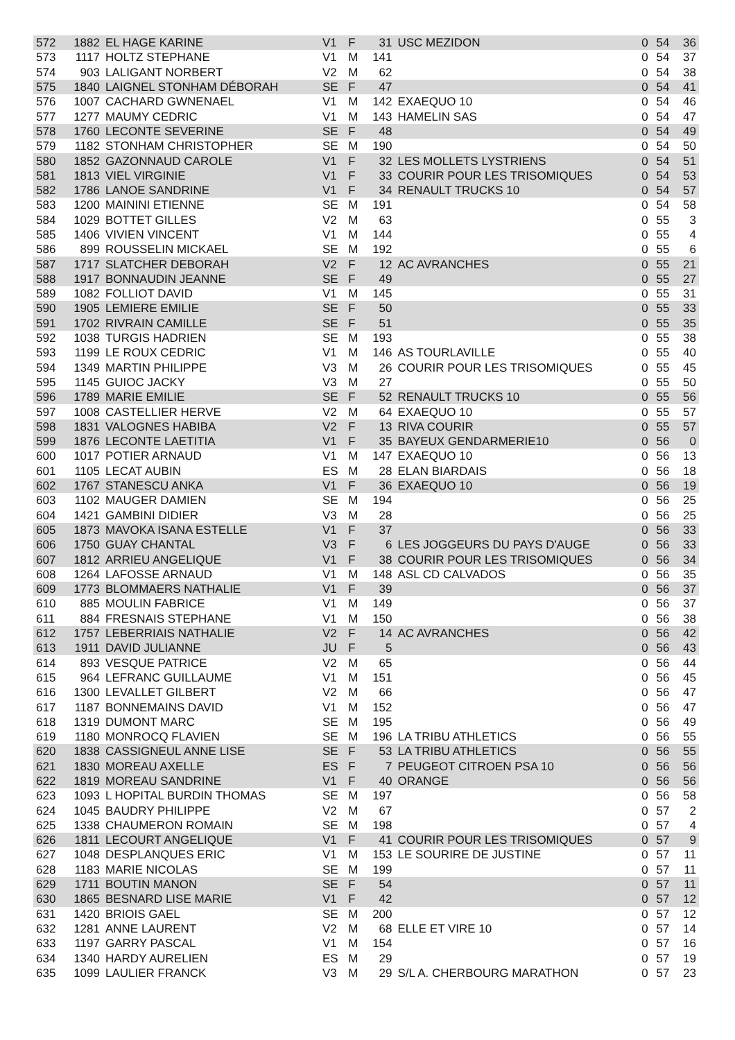| 572 | 1882 | EL HAGE KARINE | V1 | F | 31 | USC MEZIDON | 0 | 54 | 36 |
| 573 | 1117 | HOLTZ STEPHANE | V1 | M | 141 | | 0 | 54 | 37 |
| 574 | 903 | LALIGANT NORBERT | V2 | M | 62 | | 0 | 54 | 38 |
| 575 | 1840 | LAIGNEL STONHAM DÉBORAH | SE | F | 47 | | 0 | 54 | 41 |
| 576 | 1007 | CACHARD GWNENAEL | V1 | M | 142 | EXAEQUO 10 | 0 | 54 | 46 |
| 577 | 1277 | MAUMY CEDRIC | V1 | M | 143 | HAMELIN SAS | 0 | 54 | 47 |
| 578 | 1760 | LECONTE SEVERINE | SE | F | 48 | | 0 | 54 | 49 |
| 579 | 1182 | STONHAM CHRISTOPHER | SE | M | 190 | | 0 | 54 | 50 |
| 580 | 1852 | GAZONNAUD CAROLE | V1 | F | 32 | LES MOLLETS LYSTRIENS | 0 | 54 | 51 |
| 581 | 1813 | VIEL VIRGINIE | V1 | F | 33 | COURIR POUR LES TRISOMIQUES | 0 | 54 | 53 |
| 582 | 1786 | LANOE SANDRINE | V1 | F | 34 | RENAULT TRUCKS 10 | 0 | 54 | 57 |
| 583 | 1200 | MAININI ETIENNE | SE | M | 191 | | 0 | 54 | 58 |
| 584 | 1029 | BOTTET GILLES | V2 | M | 63 | | 0 | 55 | 3 |
| 585 | 1406 | VIVIEN VINCENT | V1 | M | 144 | | 0 | 55 | 4 |
| 586 | 899 | ROUSSELIN MICKAEL | SE | M | 192 | | 0 | 55 | 6 |
| 587 | 1717 | SLATCHER DEBORAH | V2 | F | 12 | AC AVRANCHES | 0 | 55 | 21 |
| 588 | 1917 | BONNAUDIN JEANNE | SE | F | 49 | | 0 | 55 | 27 |
| 589 | 1082 | FOLLIOT DAVID | V1 | M | 145 | | 0 | 55 | 31 |
| 590 | 1905 | LEMIERE EMILIE | SE | F | 50 | | 0 | 55 | 33 |
| 591 | 1702 | RIVRAIN CAMILLE | SE | F | 51 | | 0 | 55 | 35 |
| 592 | 1038 | TURGIS HADRIEN | SE | M | 193 | | 0 | 55 | 38 |
| 593 | 1199 | LE ROUX CEDRIC | V1 | M | 146 | AS TOURLAVILLE | 0 | 55 | 40 |
| 594 | 1349 | MARTIN PHILIPPE | V3 | M | 26 | COURIR POUR LES TRISOMIQUES | 0 | 55 | 45 |
| 595 | 1145 | GUIOC JACKY | V3 | M | 27 | | 0 | 55 | 50 |
| 596 | 1789 | MARIE EMILIE | SE | F | 52 | RENAULT TRUCKS 10 | 0 | 55 | 56 |
| 597 | 1008 | CASTELLIER HERVE | V2 | M | 64 | EXAEQUO 10 | 0 | 55 | 57 |
| 598 | 1831 | VALOGNES HABIBA | V2 | F | 13 | RIVA COURIR | 0 | 55 | 57 |
| 599 | 1876 | LECONTE LAETITIA | V1 | F | 35 | BAYEUX GENDARMERIE10 | 0 | 56 | 0 |
| 600 | 1017 | POTIER ARNAUD | V1 | M | 147 | EXAEQUO 10 | 0 | 56 | 13 |
| 601 | 1105 | LECAT AUBIN | ES | M | 28 | ELAN BIARDAIS | 0 | 56 | 18 |
| 602 | 1767 | STANESCU ANKA | V1 | F | 36 | EXAEQUO 10 | 0 | 56 | 19 |
| 603 | 1102 | MAUGER DAMIEN | SE | M | 194 | | 0 | 56 | 25 |
| 604 | 1421 | GAMBINI DIDIER | V3 | M | 28 | | 0 | 56 | 25 |
| 605 | 1873 | MAVOKA ISANA ESTELLE | V1 | F | 37 | | 0 | 56 | 33 |
| 606 | 1750 | GUAY CHANTAL | V3 | F | 6 | LES JOGGEURS DU PAYS D'AUGE | 0 | 56 | 33 |
| 607 | 1812 | ARRIEU ANGELIQUE | V1 | F | 38 | COURIR POUR LES TRISOMIQUES | 0 | 56 | 34 |
| 608 | 1264 | LAFOSSE ARNAUD | V1 | M | 148 | ASL CD CALVADOS | 0 | 56 | 35 |
| 609 | 1773 | BLOMMAERS NATHALIE | V1 | F | 39 | | 0 | 56 | 37 |
| 610 | 885 | MOULIN FABRICE | V1 | M | 149 | | 0 | 56 | 37 |
| 611 | 884 | FRESNAIS STEPHANE | V1 | M | 150 | | 0 | 56 | 38 |
| 612 | 1757 | LEBERRIAIS NATHALIE | V2 | F | 14 | AC AVRANCHES | 0 | 56 | 42 |
| 613 | 1911 | DAVID JULIANNE | JU | F | 5 | | 0 | 56 | 43 |
| 614 | 893 | VESQUE PATRICE | V2 | M | 65 | | 0 | 56 | 44 |
| 615 | 964 | LEFRANC GUILLAUME | V1 | M | 151 | | 0 | 56 | 45 |
| 616 | 1300 | LEVALLET GILBERT | V2 | M | 66 | | 0 | 56 | 47 |
| 617 | 1187 | BONNEMAINS DAVID | V1 | M | 152 | | 0 | 56 | 47 |
| 618 | 1319 | DUMONT MARC | SE | M | 195 | | 0 | 56 | 49 |
| 619 | 1180 | MONROCQ FLAVIEN | SE | M | 196 | LA TRIBU ATHLETICS | 0 | 56 | 55 |
| 620 | 1838 | CASSIGNEUL ANNE LISE | SE | F | 53 | LA TRIBU ATHLETICS | 0 | 56 | 55 |
| 621 | 1830 | MOREAU AXELLE | ES | F | 7 | PEUGEOT CITROEN PSA 10 | 0 | 56 | 56 |
| 622 | 1819 | MOREAU SANDRINE | V1 | F | 40 | ORANGE | 0 | 56 | 56 |
| 623 | 1093 | L HOPITAL BURDIN THOMAS | SE | M | 197 | | 0 | 56 | 58 |
| 624 | 1045 | BAUDRY PHILIPPE | V2 | M | 67 | | 0 | 57 | 2 |
| 625 | 1338 | CHAUMERON ROMAIN | SE | M | 198 | | 0 | 57 | 4 |
| 626 | 1811 | LECOURT ANGELIQUE | V1 | F | 41 | COURIR POUR LES TRISOMIQUES | 0 | 57 | 9 |
| 627 | 1048 | DESPLANQUES ERIC | V1 | M | 153 | LE SOURIRE DE JUSTINE | 0 | 57 | 11 |
| 628 | 1183 | MARIE NICOLAS | SE | M | 199 | | 0 | 57 | 11 |
| 629 | 1711 | BOUTIN MANON | SE | F | 54 | | 0 | 57 | 11 |
| 630 | 1865 | BESNARD LISE MARIE | V1 | F | 42 | | 0 | 57 | 12 |
| 631 | 1420 | BRIOIS GAEL | SE | M | 200 | | 0 | 57 | 12 |
| 632 | 1281 | ANNE LAURENT | V2 | M | 68 | ELLE ET VIRE 10 | 0 | 57 | 14 |
| 633 | 1197 | GARRY PASCAL | V1 | M | 154 | | 0 | 57 | 16 |
| 634 | 1340 | HARDY AURELIEN | ES | M | 29 | | 0 | 57 | 19 |
| 635 | 1099 | LAULIER FRANCK | V3 | M | 29 | S/L A. CHERBOURG MARATHON | 0 | 57 | 23 |